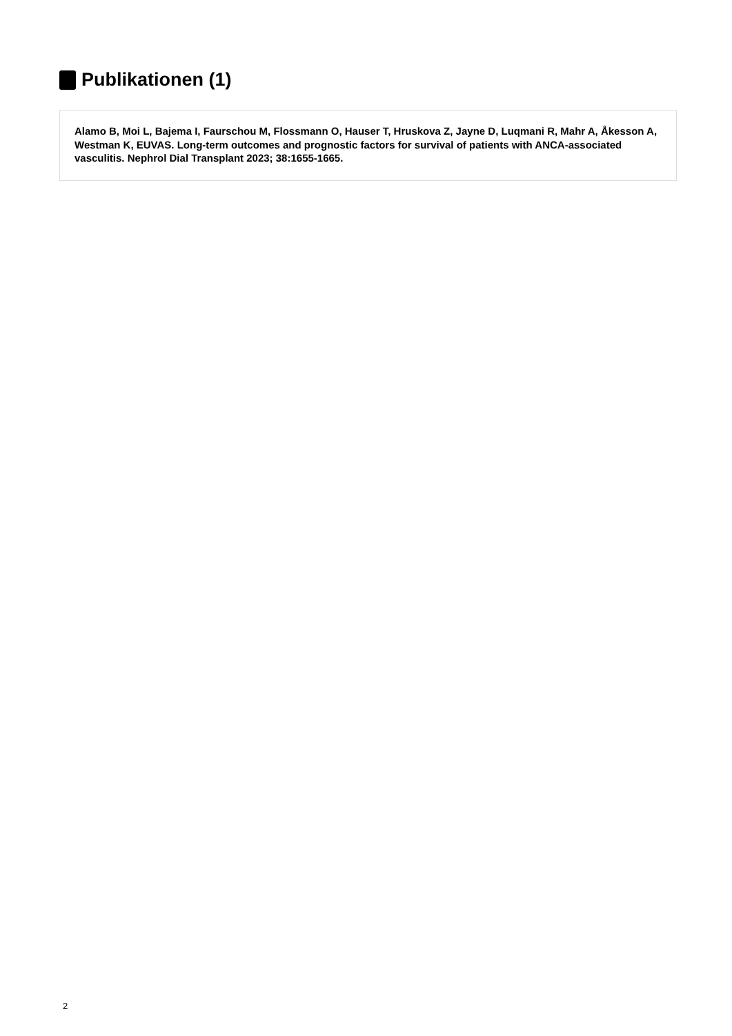Publikationen (1)
Alamo B, Moi L, Bajema I, Faurschou M, Flossmann O, Hauser T, Hruskova Z, Jayne D, Luqmani R, Mahr A, Åkesson A, Westman K, EUVAS. Long-term outcomes and prognostic factors for survival of patients with ANCA-associated vasculitis. Nephrol Dial Transplant 2023; 38:1655-1665.
2